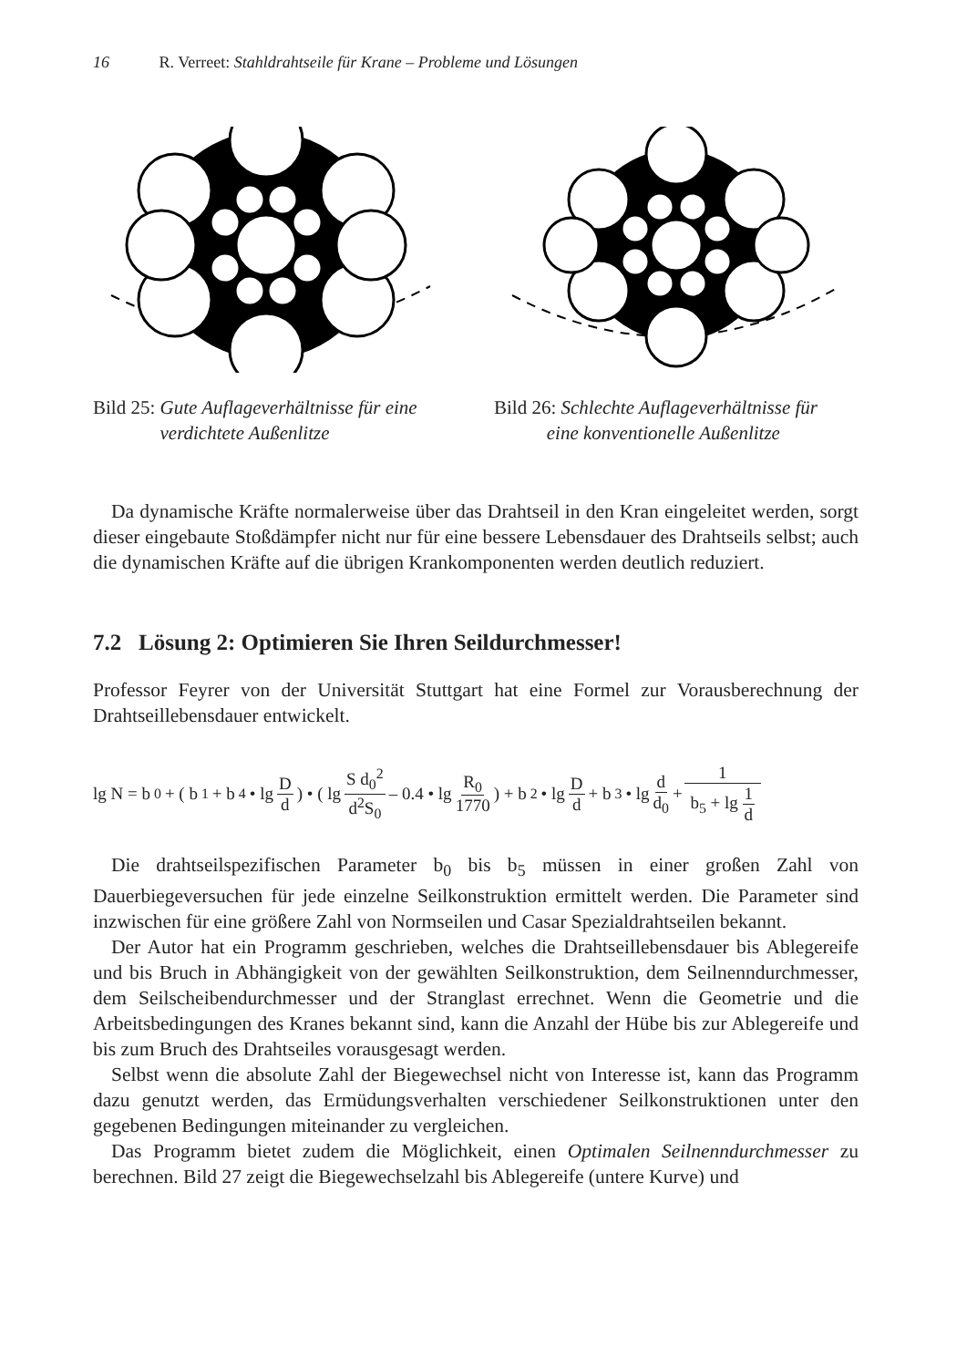16 R. Verreet: Stahldrahtseile für Krane – Probleme und Lösungen
Bild 25: Gute Auflageverhältnisse für eine
verdichtete Außenlitze
Bild 26: Schlechte Auflageverhältnisse für
eine konventionelle Außenlitze
Da dynamische Kräfte normalerweise über das Drahtseil in den Kran eingeleitet werden, sorgt dieser eingebaute Stoßdämpfer nicht nur für eine bessere Lebensdauer des Drahtseils selbst; auch die dynamischen Kräfte auf die übrigen Krankomponenten werden deutlich reduziert.
7.2 Lösung 2: Optimieren Sie Ihren Seildurchmesser!
Professor Feyrer von der Universität Stuttgart hat eine Formel zur Vorausberechnung der Drahtseillebensdauer entwickelt.
lg N = b<sub>0</sub> + ( b<sub>1</sub> + b<sub>4</sub> • lg D d) • ( lg S d<sub>0</sub><sup>2</sup> d<sup>2</sup>S<sub>0</sub> – 0.4 • lg R<sub>0</sub> 1770) + b<sub>2</sub> • lg D d + b<sub>3</sub> • lg d d<sub>0</sub> + 1 b<sub>5</sub> + lg 1 d
Die drahtseilspezifischen Parameter b<sub>0</sub> bis b<sub>5</sub> müssen in einer großen Zahl von Dauerbiegeversuchen für jede einzelne Seilkonstruktion ermittelt werden. Die Parameter sind inzwischen für eine größere Zahl von Normseilen und Casar Spezialdrahtseilen bekannt.
Der Autor hat ein Programm geschrieben, welches die Drahtseillebensdauer bis Ablegereife und bis Bruch in Abhängigkeit von der gewählten Seilkonstruktion, dem Seilnenndurchmesser, dem Seilscheibendurchmesser und der Stranglast errechnet. Wenn die Geometrie und die Arbeitsbedingungen des Kranes bekannt sind, kann die Anzahl der Hübe bis zur Ablegereife und bis zum Bruch des Drahtseiles vorausgesagt werden.
Selbst wenn die absolute Zahl der Biegewechsel nicht von Interesse ist, kann das Programm dazu genutzt werden, das Ermüdungsverhalten verschiedener Seilkonstruktionen unter den gegebenen Bedingungen miteinander zu vergleichen.
Das Programm bietet zudem die Möglichkeit, einen Optimalen Seilnenndurchmesser zu berechnen. Bild 27 zeigt die Biegewechselzahl bis Ablegereife (untere Kurve) und